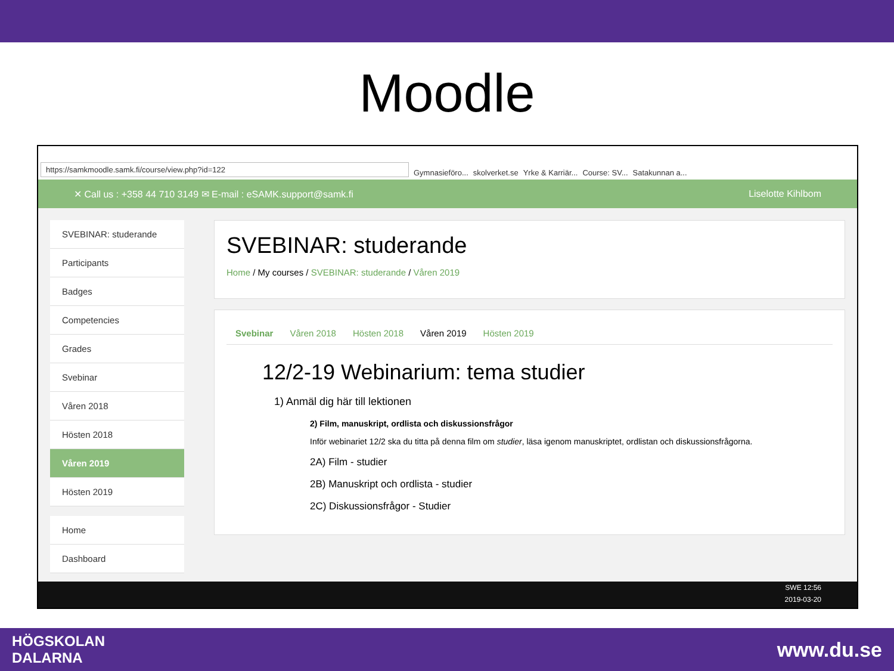Moodle
https://samkmoodle.samk.fi/course/view.php?id=122 Gymnasieföro... skolverket.se Yrke & Karriär... Course: SV... Satakunnan a...
✕ Call us : +358 44 710 3149 ✉ E-mail : eSAMK.support@samk.fi Liselotte Kihlbom
SVEBINAR: studerande
Participants
Badges
Competencies
Grades
Svebinar
Våren 2018
Hösten 2018
Våren 2019
Hösten 2019
Home
Dashboard
SVEBINAR: studerande
Home / My courses / SVEBINAR: studerande / Våren 2019
Svebinar Våren 2018 Hösten 2018 Våren 2019 Hösten 2019
12/2-19 Webinarium: tema studier
1) Anmäl dig här till lektionen
2) Film, manuskript, ordlista och diskussionsfrågor
Inför webinariet 12/2 ska du titta på denna film om studier, läsa igenom manuskriptet, ordlistan och diskussionsfrågorna.
2A) Film - studier
2B) Manuskript och ordlista - studier
2C) Diskussionsfrågor - Studier
SWE 12:56
2019-03-20
HÖGSKOLAN
DALARNA www.du.se